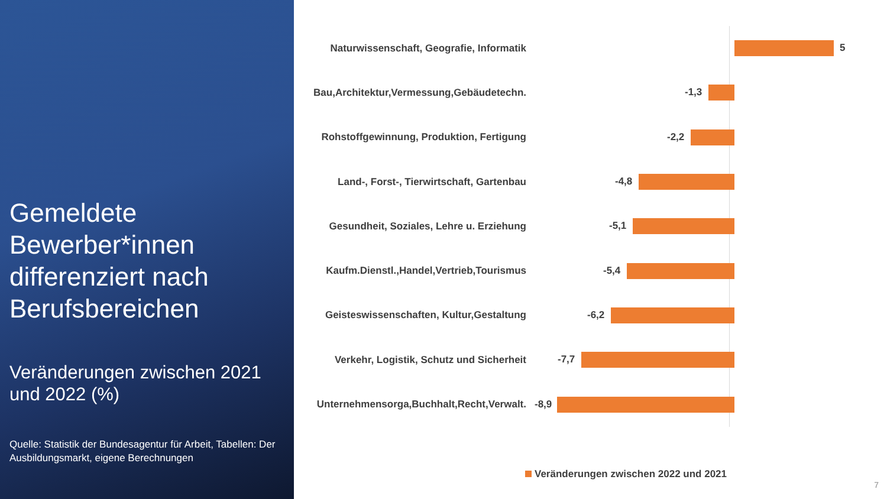Gemeldete Bewerber*innen differenziert nach Berufsbereichen
Veränderungen zwischen 2021 und 2022 (%)
Quelle: Statistik der Bundesagentur für Arbeit, Tabellen: Der Ausbildungsmarkt, eigene Berechnungen
Naturwissenschaft, Geografie, Informatik
5
Bau,Architektur,Vermessung,Gebäudetechn.
-1,3
Rohstoffgewinnung, Produktion, Fertigung
-2,2
Land-, Forst-, Tierwirtschaft, Gartenbau
-4,8
Gesundheit, Soziales, Lehre u. Erziehung
-5,1
Kaufm.Dienstl.,Handel,Vertrieb,Tourismus
-5,4
Geisteswissenschaften, Kultur,Gestaltung
-6,2
Verkehr, Logistik, Schutz und Sicherheit
-7,7
Unternehmensorga,Buchhalt,Recht,Verwalt.
-8,9
Veränderungen zwischen 2022 und 2021
7